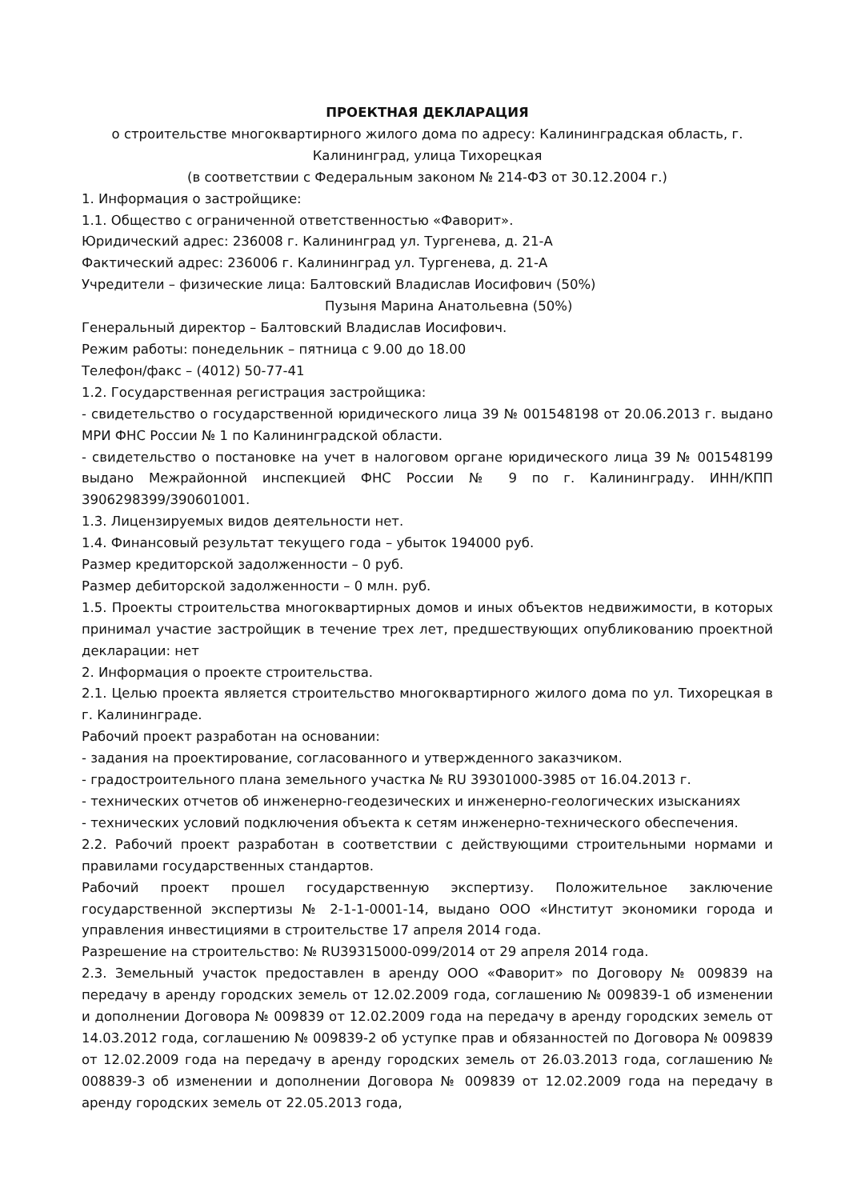ПРОЕКТНАЯ ДЕКЛАРАЦИЯ
о строительстве многоквартирного жилого дома по адресу: Калининградская область, г. Калининград, улица Тихорецкая
(в соответствии с Федеральным законом № 214-ФЗ от 30.12.2004 г.)
1. Информация о застройщике:
1.1. Общество с ограниченной ответственностью «Фаворит».
Юридический адрес: 236008 г. Калининград ул. Тургенева, д. 21-А
Фактический адрес: 236006 г. Калининград ул. Тургенева, д. 21-А
Учредители – физические лица: Балтовский Владислав Иосифович (50%)
Пузыня Марина Анатольевна (50%)
Генеральный директор – Балтовский Владислав Иосифович.
Режим работы: понедельник – пятница с 9.00 до 18.00
Телефон/факс – (4012) 50-77-41
1.2. Государственная регистрация застройщика:
- свидетельство о государственной юридического лица 39 № 001548198 от 20.06.2013 г. выдано МРИ ФНС России № 1 по Калининградской области.
- свидетельство о постановке на учет в налоговом органе юридического лица 39 № 001548199 выдано Межрайонной инспекцией ФНС России № 9 по г. Калининграду. ИНН/КПП 3906298399/390601001.
1.3. Лицензируемых видов деятельности нет.
1.4. Финансовый результат текущего года – убыток 194000 руб.
Размер кредиторской задолженности – 0 руб.
Размер дебиторской задолженности – 0 млн. руб.
1.5. Проекты строительства многоквартирных домов и иных объектов недвижимости, в которых принимал участие застройщик в течение трех лет, предшествующих опубликованию проектной декларации: нет
2. Информация о проекте строительства.
2.1. Целью проекта является строительство многоквартирного жилого дома по ул. Тихорецкая в г. Калининграде.
Рабочий проект разработан на основании:
- задания на проектирование, согласованного и утвержденного заказчиком.
- градостроительного плана земельного участка № RU 39301000-3985 от 16.04.2013 г.
- технических отчетов об инженерно-геодезических и инженерно-геологических изысканиях
- технических условий подключения объекта к сетям инженерно-технического обеспечения.
2.2. Рабочий проект разработан в соответствии с действующими строительными нормами и правилами государственных стандартов.
Рабочий проект прошел государственную экспертизу. Положительное заключение государственной экспертизы № 2-1-1-0001-14, выдано ООО «Институт экономики города и управления инвестициями в строительстве 17 апреля 2014 года.
Разрешение на строительство: № RU39315000-099/2014 от 29 апреля 2014 года.
2.3. Земельный участок предоставлен в аренду ООО «Фаворит» по Договору № 009839 на передачу в аренду городских земель от 12.02.2009 года, соглашению № 009839-1 об изменении и дополнении Договора № 009839 от 12.02.2009 года на передачу в аренду городских земель от 14.03.2012 года, соглашению № 009839-2 об уступке прав и обязанностей по Договора № 009839 от 12.02.2009 года на передачу в аренду городских земель от 26.03.2013 года, соглашению № 008839-3 об изменении и дополнении Договора № 009839 от 12.02.2009 года на передачу в аренду городских земель от 22.05.2013 года,